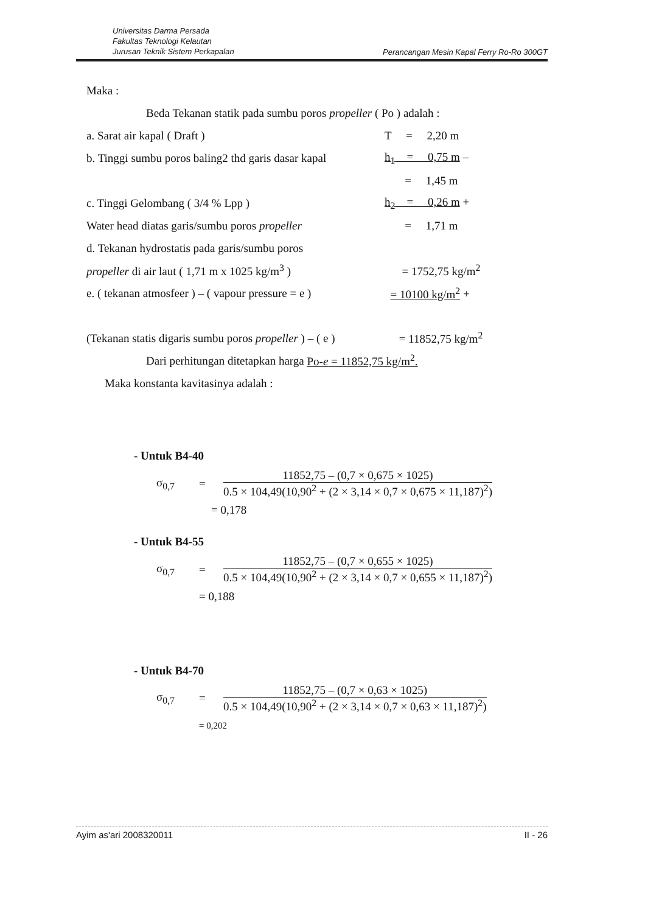Universitas Darma Persada
Fakultas Teknologi Kelautan
Jurusan Teknik Sistem Perkapalan
Perancangan Mesin Kapal Ferry Ro-Ro 300GT
Maka :
Beda Tekanan statik pada sumbu poros propeller ( Po ) adalah :
a. Sarat air kapal ( Draft ) T = 2,20 m
b. Tinggi sumbu poros baling2 thd garis dasar kapal
h<sub>1</sub> = 0,75 m –
= 1,45 m
c. Tinggi Gelombang ( 3/4 % Lpp ) h<sub>2</sub> = 0,26 m +
Water head diatas garis/sumbu poros propeller
= 1,71 m
d. Tekanan hydrostatis pada garis/sumbu poros
propeller di air laut ( 1,71 m x 1025 kg/m<sup>3</sup> )
= 1752,75 kg/m<sup>2</sup>
e. ( tekanan atmosfeer ) – ( vapour pressure = e )
= 10100 kg/m<sup>2</sup> +
(Tekanan statis digaris sumbu poros propeller ) – ( e )
= 11852,75 kg/m<sup>2</sup>
Dari perhitungan ditetapkan harga Po-e = 11852,75 kg/m<sup>2</sup>.
Maka konstanta kavitasinya adalah :
- Untuk B4-40
σ<sub>0,7</sub> =
11852,75 – (0,7 × 0,675 × 1025)
0.5 × 104,49(10,90<sup>2</sup> + (2 × 3,14 × 0,7 × 0,675 × 11,187)<sup>2</sup>)
= 0,178
- Untuk B4-55
σ<sub>0,7</sub> =
11852,75 – (0,7 × 0,655 × 1025)
0.5 × 104,49(10,90<sup>2</sup> + (2 × 3,14 × 0,7 × 0,655 × 11,187)<sup>2</sup>)
= 0,188
- Untuk B4-70
σ<sub>0,7</sub> =
11852,75 – (0,7 × 0,63 × 1025)
0.5 × 104,49(10,90<sup>2</sup> + (2 × 3,14 × 0,7 × 0,63 × 11,187)<sup>2</sup>)
= 0,202
Ayim as'ari 2008320011 II - 26